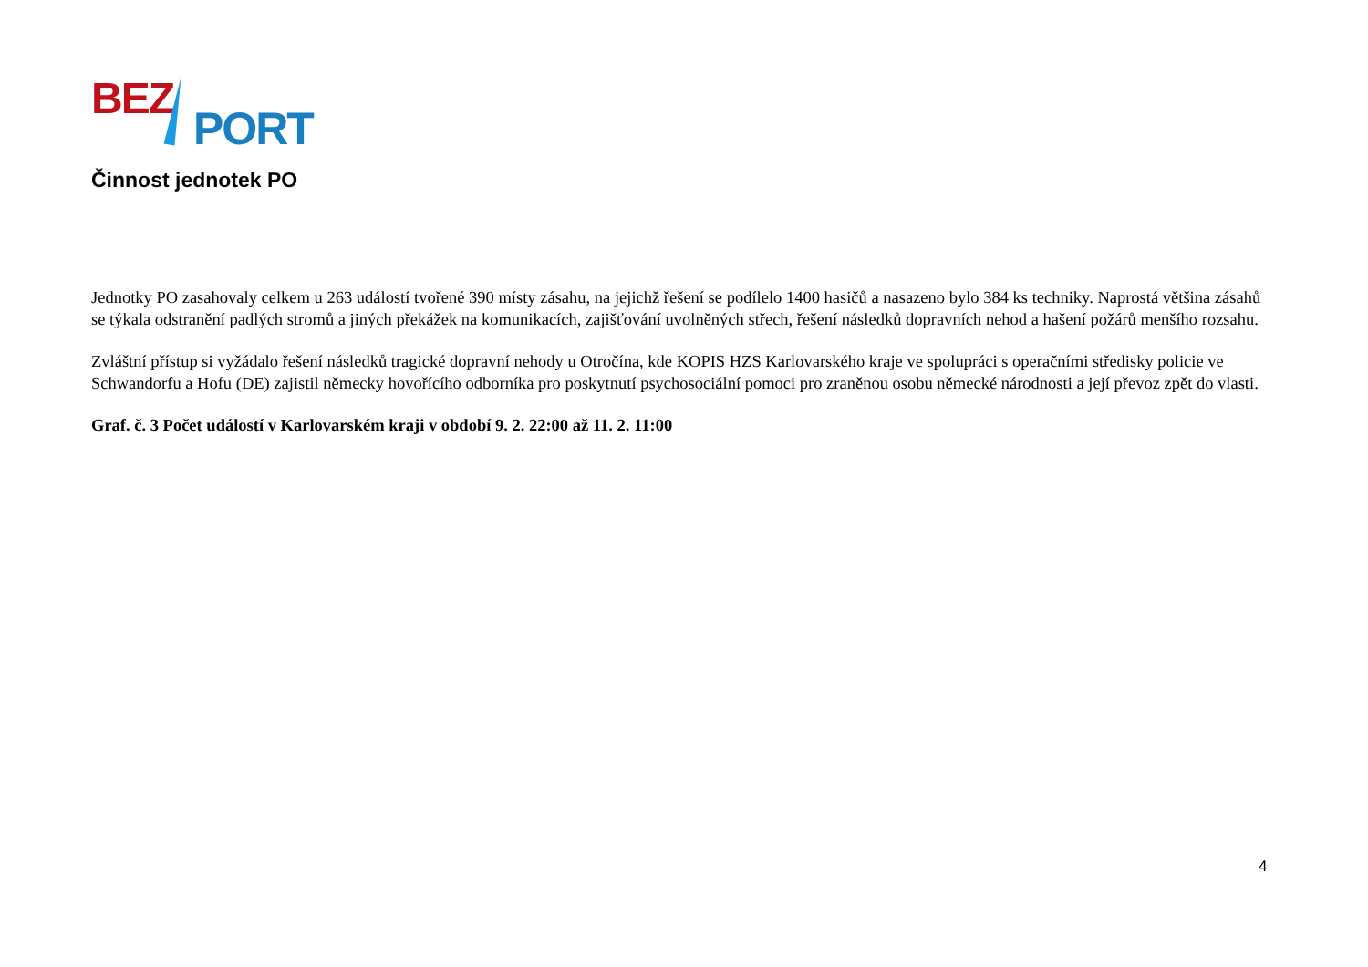BEZ
PORT
Činnost jednotek PO
Jednotky PO zasahovaly celkem u 263 událostí tvořené 390 místy zásahu, na jejichž řešení se podílelo 1400 hasičů a nasazeno bylo 384 ks techniky. Naprostá většina zásahů se týkala odstranění padlých stromů a jiných překážek na komunikacích, zajišťování uvolněných střech, řešení následků dopravních nehod a hašení požárů menšího rozsahu.
Zvláštní přístup si vyžádalo řešení následků tragické dopravní nehody u Otročína, kde KOPIS HZS Karlovarského kraje ve spolupráci s operačními středisky policie ve Schwandorfu a Hofu (DE) zajistil německy hovořícího odborníka pro poskytnutí psychosociální pomoci pro zraněnou osobu německé národnosti a její převoz zpět do vlasti.
Graf. č. 3 Počet událostí v Karlovarském kraji v období 9. 2. 22:00 až 11. 2. 11:00
4